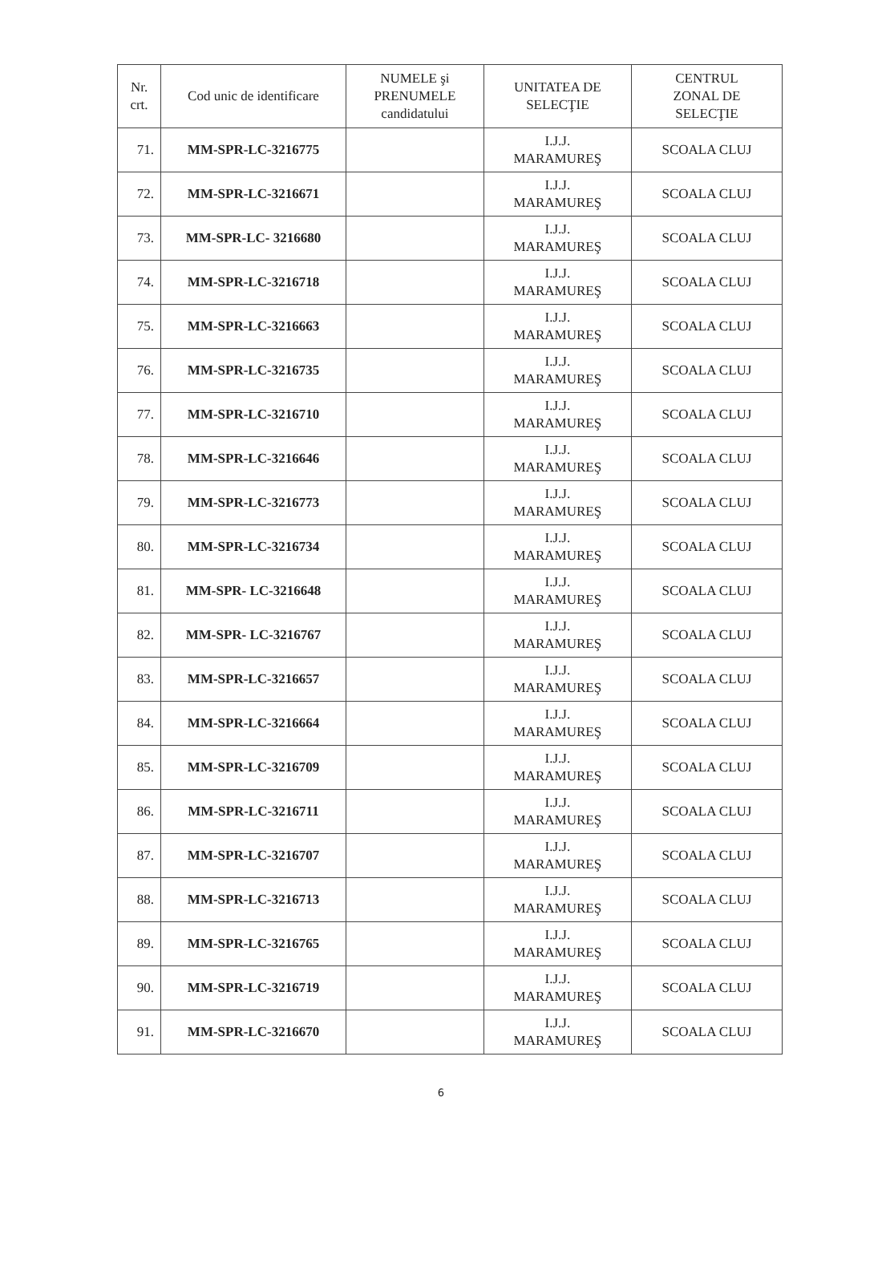| Nr. crt. | Cod unic de identificare | NUMELE şi PRENUMELE candidatului | UNITATEA DE SELECŢIE | CENTRUL ZONAL DE SELECŢIE |
| --- | --- | --- | --- | --- |
| 71. | MM-SPR-LC-3216775 | | I.J.J. MARAMUREŞ | SCOALA CLUJ |
| 72. | MM-SPR-LC-3216671 | | I.J.J. MARAMUREŞ | SCOALA CLUJ |
| 73. | MM-SPR-LC- 3216680 | | I.J.J. MARAMUREŞ | SCOALA CLUJ |
| 74. | MM-SPR-LC-3216718 | | I.J.J. MARAMUREŞ | SCOALA CLUJ |
| 75. | MM-SPR-LC-3216663 | | I.J.J. MARAMUREŞ | SCOALA CLUJ |
| 76. | MM-SPR-LC-3216735 | | I.J.J. MARAMUREŞ | SCOALA CLUJ |
| 77. | MM-SPR-LC-3216710 | | I.J.J. MARAMUREŞ | SCOALA CLUJ |
| 78. | MM-SPR-LC-3216646 | | I.J.J. MARAMUREŞ | SCOALA CLUJ |
| 79. | MM-SPR-LC-3216773 | | I.J.J. MARAMUREŞ | SCOALA CLUJ |
| 80. | MM-SPR-LC-3216734 | | I.J.J. MARAMUREŞ | SCOALA CLUJ |
| 81. | MM-SPR- LC-3216648 | | I.J.J. MARAMUREŞ | SCOALA CLUJ |
| 82. | MM-SPR- LC-3216767 | | I.J.J. MARAMUREŞ | SCOALA CLUJ |
| 83. | MM-SPR-LC-3216657 | | I.J.J. MARAMUREŞ | SCOALA CLUJ |
| 84. | MM-SPR-LC-3216664 | | I.J.J. MARAMUREŞ | SCOALA CLUJ |
| 85. | MM-SPR-LC-3216709 | | I.J.J. MARAMUREŞ | SCOALA CLUJ |
| 86. | MM-SPR-LC-3216711 | | I.J.J. MARAMUREŞ | SCOALA CLUJ |
| 87. | MM-SPR-LC-3216707 | | I.J.J. MARAMUREŞ | SCOALA CLUJ |
| 88. | MM-SPR-LC-3216713 | | I.J.J. MARAMUREŞ | SCOALA CLUJ |
| 89. | MM-SPR-LC-3216765 | | I.J.J. MARAMUREŞ | SCOALA CLUJ |
| 90. | MM-SPR-LC-3216719 | | I.J.J. MARAMUREŞ | SCOALA CLUJ |
| 91. | MM-SPR-LC-3216670 | | I.J.J. MARAMUREŞ | SCOALA CLUJ |
6